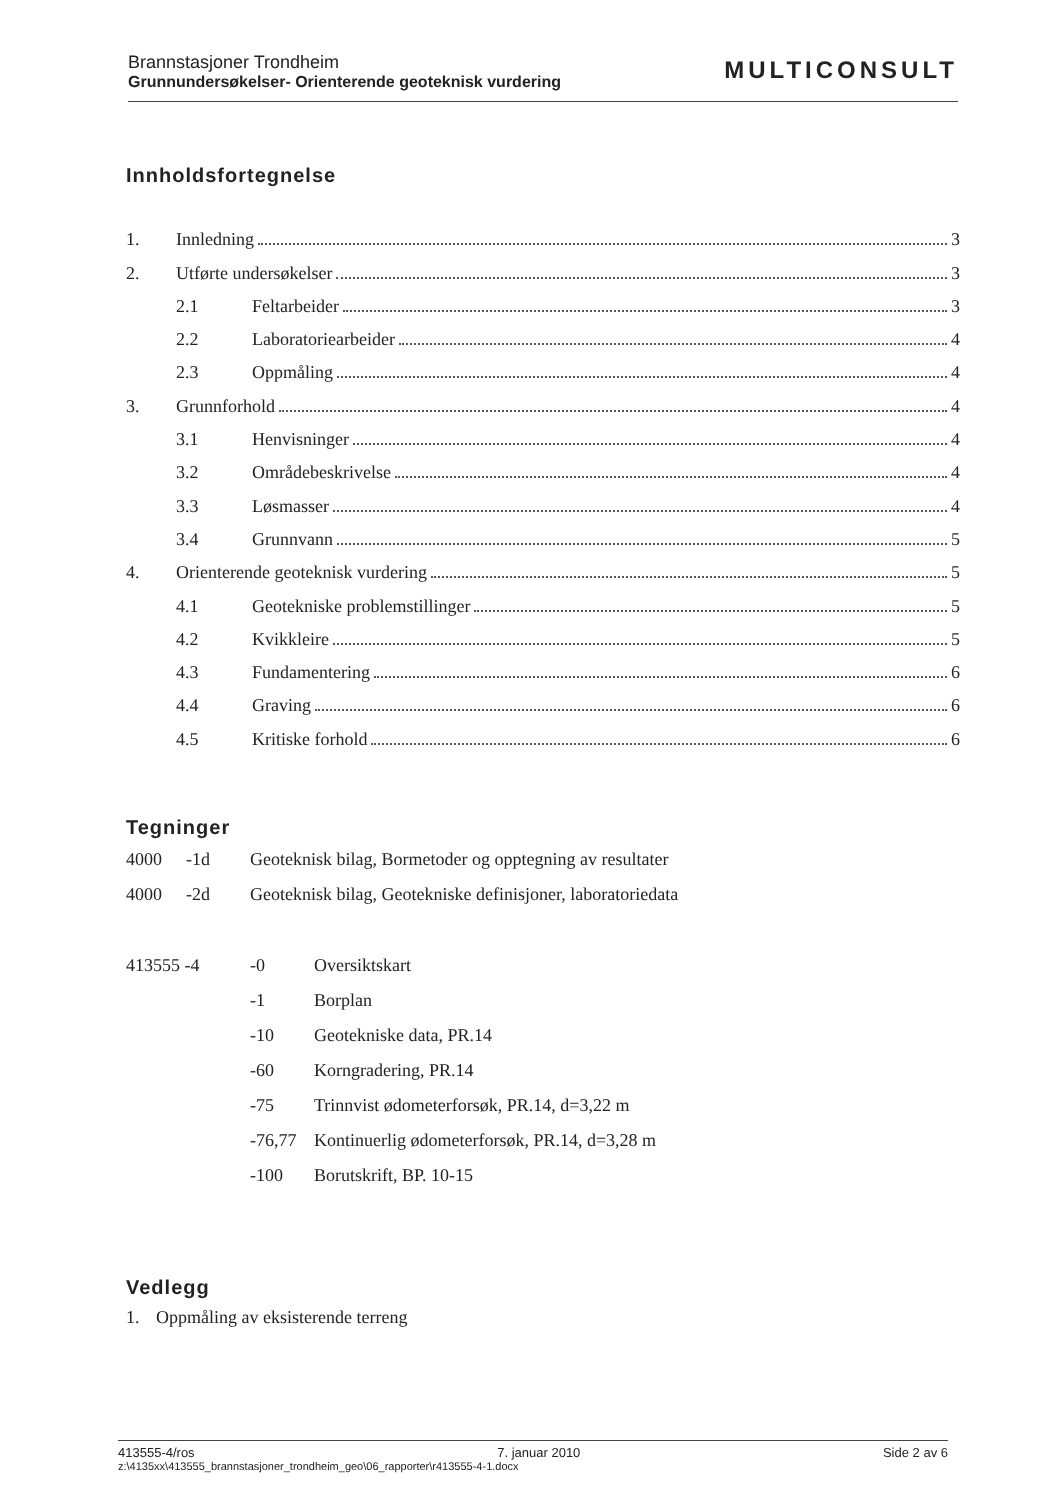Brannstasjoner Trondheim
Grunnundersøkelser- Orienterende geoteknisk vurdering
MULTICONSULT
Innholdsfortegnelse
1. Innledning 3
2. Utførte undersøkelser 3
2.1 Feltarbeider 3
2.2 Laboratoriearbeider 4
2.3 Oppmåling 4
3. Grunnforhold 4
3.1 Henvisninger 4
3.2 Områdebeskrivelse 4
3.3 Løsmasser 4
3.4 Grunnvann 5
4. Orienterende geoteknisk vurdering 5
4.1 Geotekniske problemstillinger 5
4.2 Kvikkleire 5
4.3 Fundamentering 6
4.4 Graving 6
4.5 Kritiske forhold 6
Tegninger
4000 -1d Geoteknisk bilag, Bormetoder og opptegning av resultater
4000 -2d Geoteknisk bilag, Geotekniske definisjoner, laboratoriedata
413555 -4 -0 Oversiktskart
-1 Borplan
-10 Geotekniske data, PR.14
-60 Korngradering, PR.14
-75 Trinnvist ødometerforsøk, PR.14, d=3,22 m
-76,77 Kontinuerlig ødometerforsøk, PR.14, d=3,28 m
-100 Borutskrift, BP. 10-15
Vedlegg
1. Oppmåling av eksisterende terreng
413555-4/ros 7. januar 2010 Side 2 av 6
z:\4135xx\413555_brannstasjoner_trondheim_geo\06_rapporter\r413555-4-1.docx